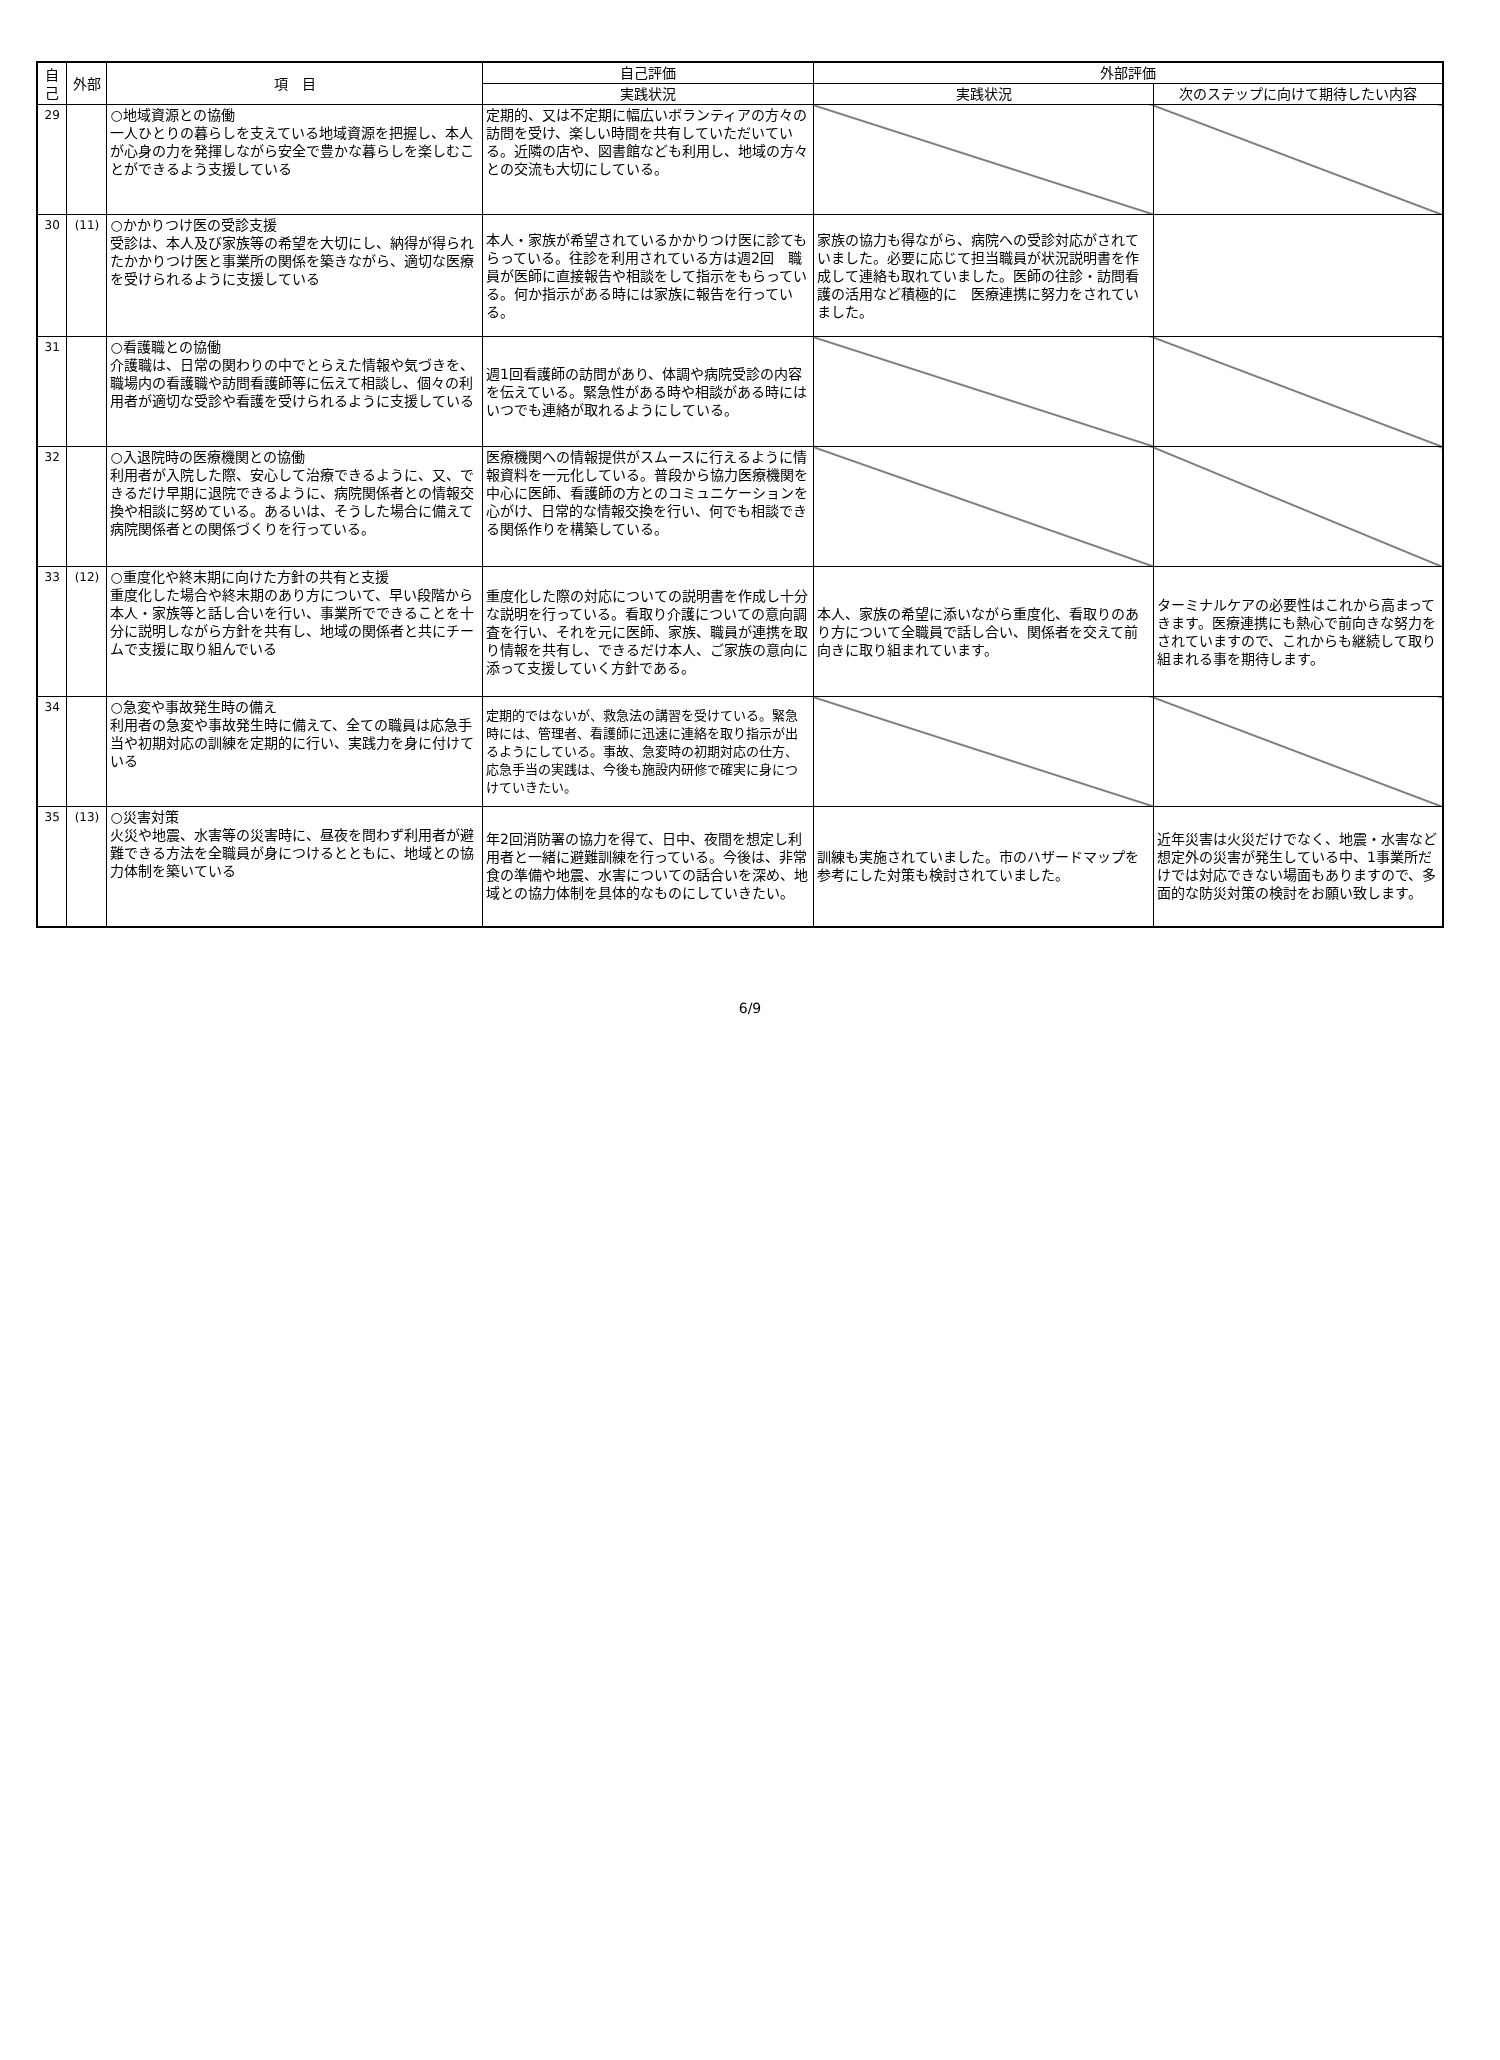| 自己 | 外部 | 項 目 | 自己評価 | 外部評価 | |
| --- | --- | --- | --- | --- | --- |
| | | | 実践状況 | 実践状況 | 次のステップに向けて期待したい内容 |
| 29 | | ○地域資源との協働 一人ひとりの暮らしを支えている地域資源を把握し、本人が心身の力を発揮しながら安全で豊かな暮らしを楽しむことができるよう支援している | 定期的、又は不定期に幅広いボランティアの方々の訪問を受け、楽しい時間を共有していただいている。近隣の店や、図書館なども利用し、地域の方々との交流も大切にしている。 | | |
| 30 | (11) | ○かかりつけ医の受診支援 受診は、本人及び家族等の希望を大切にし、納得が得られたかかりつけ医と事業所の関係を築きながら、適切な医療を受けられるように支援している | 本人・家族が希望されているかかりつけ医に診てもらっている。往診を利用されている方は週2回 職員が医師に直接報告や相談をして指示をもらっている。何か指示がある時には家族に報告を行っている。 | 家族の協力も得ながら、病院への受診対応がされていました。必要に応じて担当職員が状況説明書を作成して連絡も取れていました。医師の往診・訪問看護の活用など積極的に 医療連携に努力をされていました。 | |
| 31 | | ○看護職との協働 介護職は、日常の関わりの中でとらえた情報や気づきを、職場内の看護職や訪問看護師等に伝えて相談し、個々の利用者が適切な受診や看護を受けられるように支援している | 週1回看護師の訪問があり、体調や病院受診の内容を伝えている。緊急性がある時や相談がある時にはいつでも連絡が取れるようにしている。 | | |
| 32 | | ○入退院時の医療機関との協働 利用者が入院した際、安心して治療できるように、又、できるだけ早期に退院できるように、病院関係者との情報交換や相談に努めている。あるいは、そうした場合に備えて病院関係者との関係づくりを行っている。 | 医療機関への情報提供がスムースに行えるように情報資料を一元化している。普段から協力医療機関を中心に医師、看護師の方とのコミュニケーションを心がけ、日常的な情報交換を行い、何でも相談できる関係作りを構築している。 | | |
| 33 | (12) | ○重度化や終末期に向けた方針の共有と支援 重度化した場合や終末期のあり方について、早い段階から本人・家族等と話し合いを行い、事業所でできることを十分に説明しながら方針を共有し、地域の関係者と共にチームで支援に取り組んでいる | 重度化した際の対応についての説明書を作成し十分な説明を行っている。看取り介護についての意向調査を行い、それを元に医師、家族、職員が連携を取り情報を共有し、できるだけ本人、ご家族の意向に添って支援していく方針である。 | 本人、家族の希望に添いながら重度化、看取りのあり方について全職員で話し合い、関係者を交えて前向きに取り組まれています。 | ターミナルケアの必要性はこれから高まってきます。医療連携にも熱心で前向きな努力をされていますので、これからも継続して取り組まれる事を期待します。 |
| 34 | | ○急変や事故発生時の備え 利用者の急変や事故発生時に備えて、全ての職員は応急手当や初期対応の訓練を定期的に行い、実践力を身に付けている | 定期的ではないが、救急法の講習を受けている。緊急時には、管理者、看護師に迅速に連絡を取り指示が出るようにしている。事故、急変時の初期対応の仕方、応急手当の実践は、今後も施設内研修で確実に身につけていきたい。 | | |
| 35 | (13) | ○災害対策 火災や地震、水害等の災害時に、昼夜を問わず利用者が避難できる方法を全職員が身につけるとともに、地域との協力体制を築いている | 年2回消防署の協力を得て、日中、夜間を想定し利用者と一緒に避難訓練を行っている。今後は、非常食の準備や地震、水害についての話合いを深め、地域との協力体制を具体的なものにしていきたい。 | 訓練も実施されていました。市のハザードマップを参考にした対策も検討されていました。 | 近年災害は火災だけでなく、地震・水害など想定外の災害が発生している中、1事業所だけでは対応できない場面もありますので、多面的な防災対策の検討をお願い致します。 |
6/9